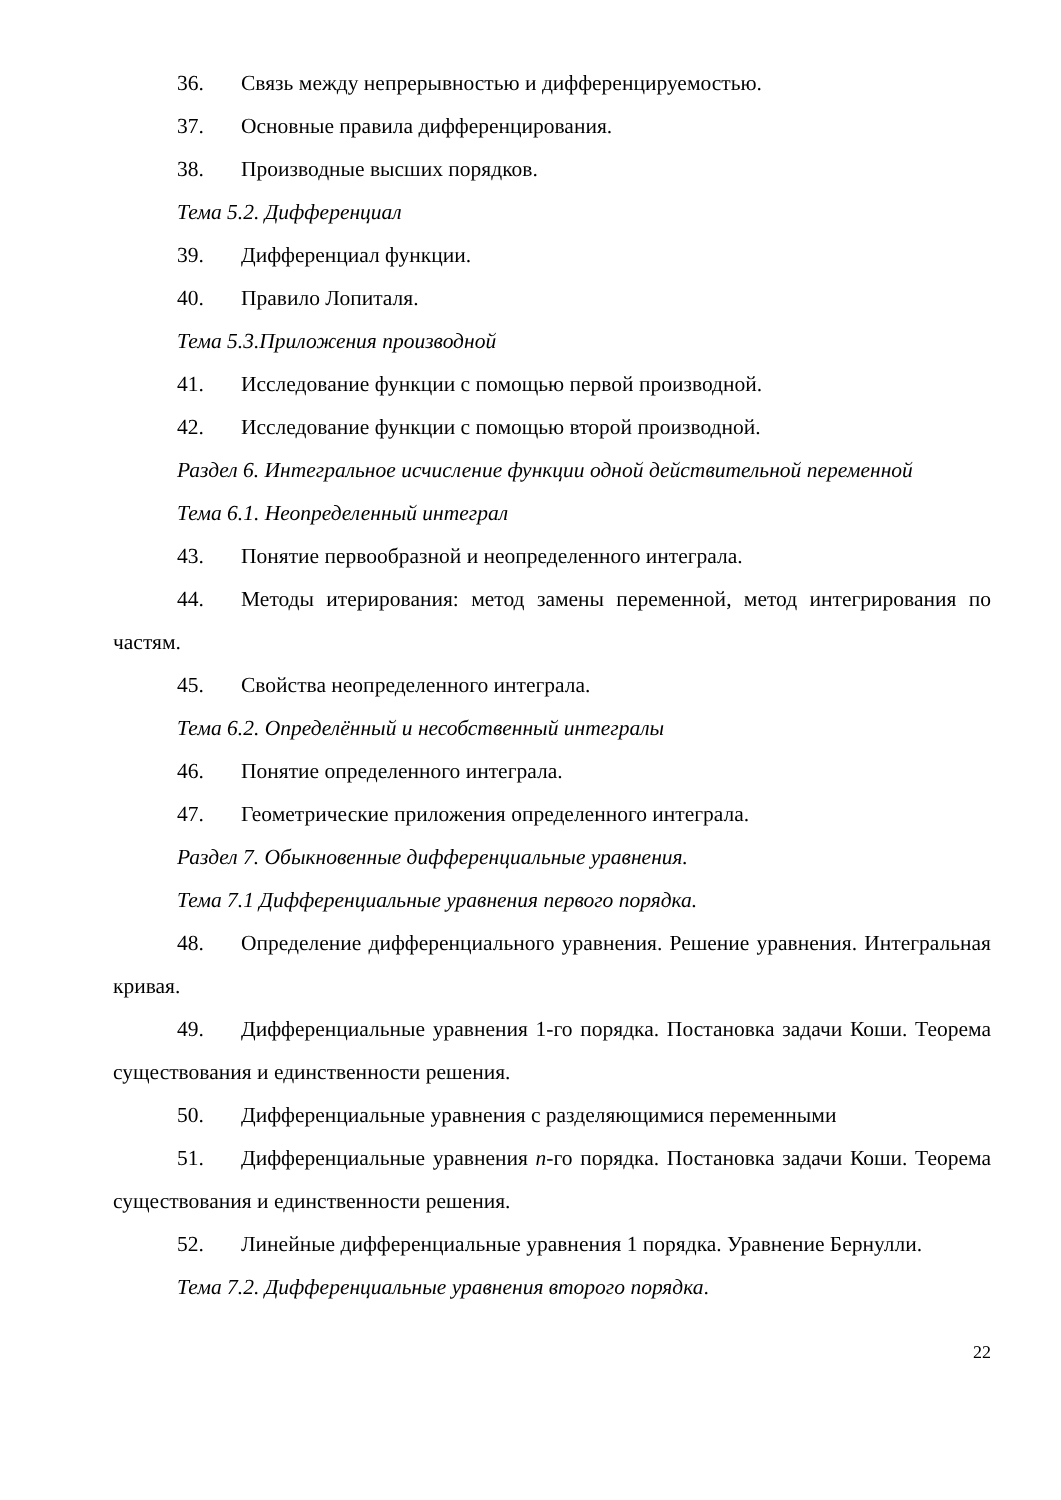36. Связь между непрерывностью и дифференцируемостью.
37. Основные правила дифференцирования.
38. Производные высших порядков.
Тема 5.2. Дифференциал
39. Дифференциал функции.
40. Правило Лопиталя.
Тема 5.3.Приложения производной
41. Исследование функции с помощью первой производной.
42. Исследование функции с помощью второй производной.
Раздел 6. Интегральное исчисление функции одной действительной переменной
Тема 6.1. Неопределенный интеграл
43. Понятие первообразной и неопределенного интеграла.
44. Методы итерирования: метод замены переменной, метод интегрирования по частям.
45. Свойства неопределенного интеграла.
Тема 6.2. Определённый и несобственный интегралы
46. Понятие определенного интеграла.
47. Геометрические приложения определенного интеграла.
Раздел 7. Обыкновенные дифференциальные уравнения.
Тема 7.1 Дифференциальные уравнения первого порядка.
48. Определение дифференциального уравнения. Решение уравнения. Интегральная кривая.
49. Дифференциальные уравнения 1-го порядка. Постановка задачи Коши. Теорема существования и единственности решения.
50. Дифференциальные уравнения с разделяющимися переменными
51. Дифференциальные уравнения n-го порядка. Постановка задачи Коши. Теорема существования и единственности решения.
52. Линейные дифференциальные уравнения 1 порядка. Уравнение Бернулли.
Тема 7.2. Дифференциальные уравнения второго порядка.
22